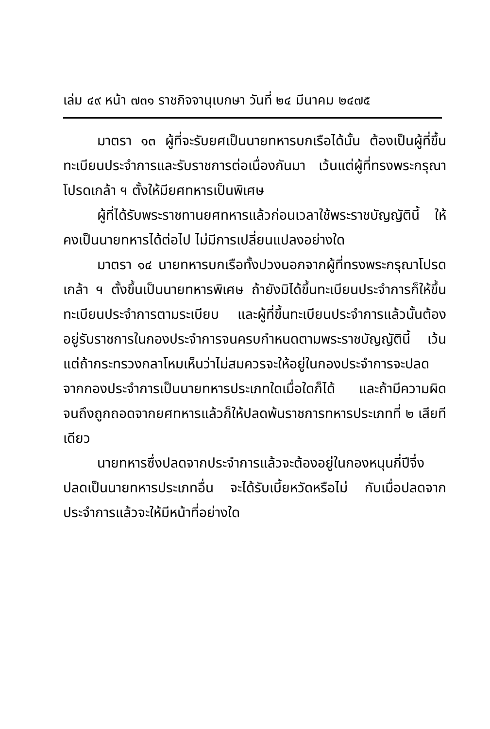เล่ม ๔๙ หน้า ๗๓๑ ราชกิจจานุเบกษา วันที่ ๒๔ มีนาคม ๒๔๗๕
มาตรา ๑๓ ผู้ที่จะรับยศเป็นนายทหารบกเรือได้นั้น ต้องเป็นผู้ที่ขึ้นทะเบียนประจำการและรับราชการต่อเนื่องกันมา เว้นแต่ผู้ที่ทรงพระกรุณาโปรดเกล้า ฯ ตั้งให้มียศทหารเป็นพิเศษ
ผู้ที่ได้รับพระราชทานยศทหารแล้วก่อนเวลาใช้พระราชบัญญัตินี้ ให้คงเป็นนายทหารได้ต่อไป ไม่มีการเปลี่ยนแปลงอย่างใด
มาตรา ๑๔ นายทหารบกเรือทั้งปวงนอกจากผู้ที่ทรงพระกรุณาโปรดเกล้า ฯ ตั้งขึ้นเป็นนายทหารพิเศษ ถ้ายังมิได้ขึ้นทะเบียนประจำการก็ให้ขึ้นทะเบียนประจำการตามระเบียบ และผู้ที่ขึ้นทะเบียนประจำการแล้วนั้นต้องอยู่รับราชการในกองประจำการจนครบกำหนดตามพระราชบัญญัตินี้ เว้นแต่ถ้ากระทรวงกลาโหมเห็นว่าไม่สมควรจะให้อยู่ในกองประจำการจะปลดจากกองประจำการเป็นนายทหารประเภทใดเมื่อใดก็ได้ และถ้ามีความผิดจนถึงถูกถอดจากยศทหารแล้วก็ให้ปลดพ้นราชการทหารประเภทที่ ๒ เสียทีเดียว
นายทหารซึ่งปลดจากประจำการแล้วจะต้องอยู่ในกองหนุนกี่ปีจึ่งปลดเป็นนายทหารประเภทอื่น จะได้รับเบี้ยหวัดหรือไม่ กับเมื่อปลดจากประจำการแล้วจะให้มีหน้าที่อย่างใด